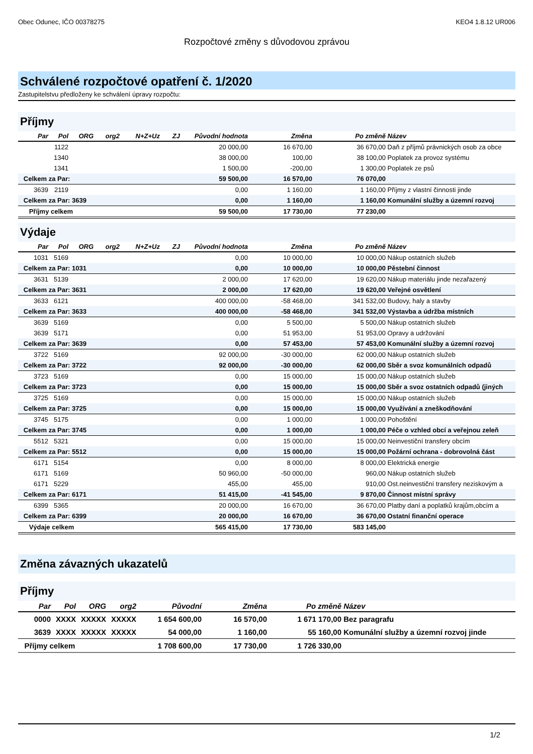Obec Odunec, IČO 00378275 KEO4 1.8.12 UR006
Rozpočtové změny s důvodovou zprávou
Schválené rozpočtové opatření č. 1/2020
Zastupitelstvu předloženy ke schválení úpravy rozpočtu:
Příjmy
| Par | Pol | ORG | org2 | N+Z+Uz | ZJ | Původní hodnota | Změna | Po změně | Název |
| --- | --- | --- | --- | --- | --- | --- | --- | --- | --- |
| | 1122 | | | | | 20 000,00 | 16 670,00 | 36 670,00 | Daň z příjmů právnických osob za obce |
| | 1340 | | | | | 38 000,00 | 100,00 | 38 100,00 | Poplatek za provoz systému |
| | 1341 | | | | | 1 500,00 | -200,00 | 1 300,00 | Poplatek ze psů |
| Celkem za Par: | | | | | | 59 500,00 | 16 570,00 | 76 070,00 | |
| 3639 | 2119 | | | | | 0,00 | 1 160,00 | 1 160,00 | Příjmy z vlastní činnosti jinde |
| Celkem za Par: 3639 | | | | | | 0,00 | 1 160,00 | 1 160,00 | Komunální služby a územní rozvoj |
| Příjmy celkem | | | | | | 59 500,00 | 17 730,00 | 77 230,00 | |
Výdaje
| Par | Pol | ORG | org2 | N+Z+Uz | ZJ | Původní hodnota | Změna | Po změně | Název |
| --- | --- | --- | --- | --- | --- | --- | --- | --- | --- |
| 1031 | 5169 | | | | | 0,00 | 10 000,00 | 10 000,00 | Nákup ostatních služeb |
| Celkem za Par: 1031 | | | | | | 0,00 | 10 000,00 | 10 000,00 | Pěstební činnost |
| 3631 | 5139 | | | | | 2 000,00 | 17 620,00 | 19 620,00 | Nákup materiálu jinde nezařazený |
| Celkem za Par: 3631 | | | | | | 2 000,00 | 17 620,00 | 19 620,00 | Veřejné osvětlení |
| 3633 | 6121 | | | | | 400 000,00 | -58 468,00 | 341 532,00 | Budovy, haly a stavby |
| Celkem za Par: 3633 | | | | | | 400 000,00 | -58 468,00 | 341 532,00 | Výstavba a údržba místních |
| 3639 | 5169 | | | | | 0,00 | 5 500,00 | 5 500,00 | Nákup ostatních služeb |
| 3639 | 5171 | | | | | 0,00 | 51 953,00 | 51 953,00 | Opravy a udržování |
| Celkem za Par: 3639 | | | | | | 0,00 | 57 453,00 | 57 453,00 | Komunální služby a územní rozvoj |
| 3722 | 5169 | | | | | 92 000,00 | -30 000,00 | 62 000,00 | Nákup ostatních služeb |
| Celkem za Par: 3722 | | | | | | 92 000,00 | -30 000,00 | 62 000,00 | Sběr a svoz komunálních odpadů |
| 3723 | 5169 | | | | | 0,00 | 15 000,00 | 15 000,00 | Nákup ostatních služeb |
| Celkem za Par: 3723 | | | | | | 0,00 | 15 000,00 | 15 000,00 | Sběr a svoz ostatních odpadů (jiných |
| 3725 | 5169 | | | | | 0,00 | 15 000,00 | 15 000,00 | Nákup ostatních služeb |
| Celkem za Par: 3725 | | | | | | 0,00 | 15 000,00 | 15 000,00 | Využívání a zneškodňování |
| 3745 | 5175 | | | | | 0,00 | 1 000,00 | 1 000,00 | Pohoštění |
| Celkem za Par: 3745 | | | | | | 0,00 | 1 000,00 | 1 000,00 | Péče o vzhled obcí a veřejnou zeleň |
| 5512 | 5321 | | | | | 0,00 | 15 000,00 | 15 000,00 | Neinvestiční transfery obcím |
| Celkem za Par: 5512 | | | | | | 0,00 | 15 000,00 | 15 000,00 | Požární ochrana - dobrovolná část |
| 6171 | 5154 | | | | | 0,00 | 8 000,00 | 8 000,00 | Elektrická energie |
| 6171 | 5169 | | | | | 50 960,00 | -50 000,00 | 960,00 | Nákup ostatních služeb |
| 6171 | 5229 | | | | | 455,00 | 455,00 | 910,00 | Ost.neinvestiční transfery neziskovým a |
| Celkem za Par: 6171 | | | | | | 51 415,00 | -41 545,00 | 9 870,00 | Činnost místní správy |
| 6399 | 5365 | | | | | 20 000,00 | 16 670,00 | 36 670,00 | Platby daní a poplatků krajům,obcím a |
| Celkem za Par: 6399 | | | | | | 20 000,00 | 16 670,00 | 36 670,00 | Ostatní finanční operace |
| Výdaje celkem | | | | | | 565 415,00 | 17 730,00 | 583 145,00 | |
Změna závazných ukazatelů
Příjmy
| Par | Pol | ORG | org2 | Původní | Změna | Po změně | Název |
| --- | --- | --- | --- | --- | --- | --- | --- |
| 0000 | XXXX | XXXXX | XXXXX | 1 654 600,00 | 16 570,00 | 1 671 170,00 | Bez paragrafu |
| 3639 | XXXX | XXXXX | XXXXX | 54 000,00 | 1 160,00 | 55 160,00 | Komunální služby a územní rozvoj jinde |
| Příjmy celkem | | | | 1 708 600,00 | 17 730,00 | 1 726 330,00 | |
1/2